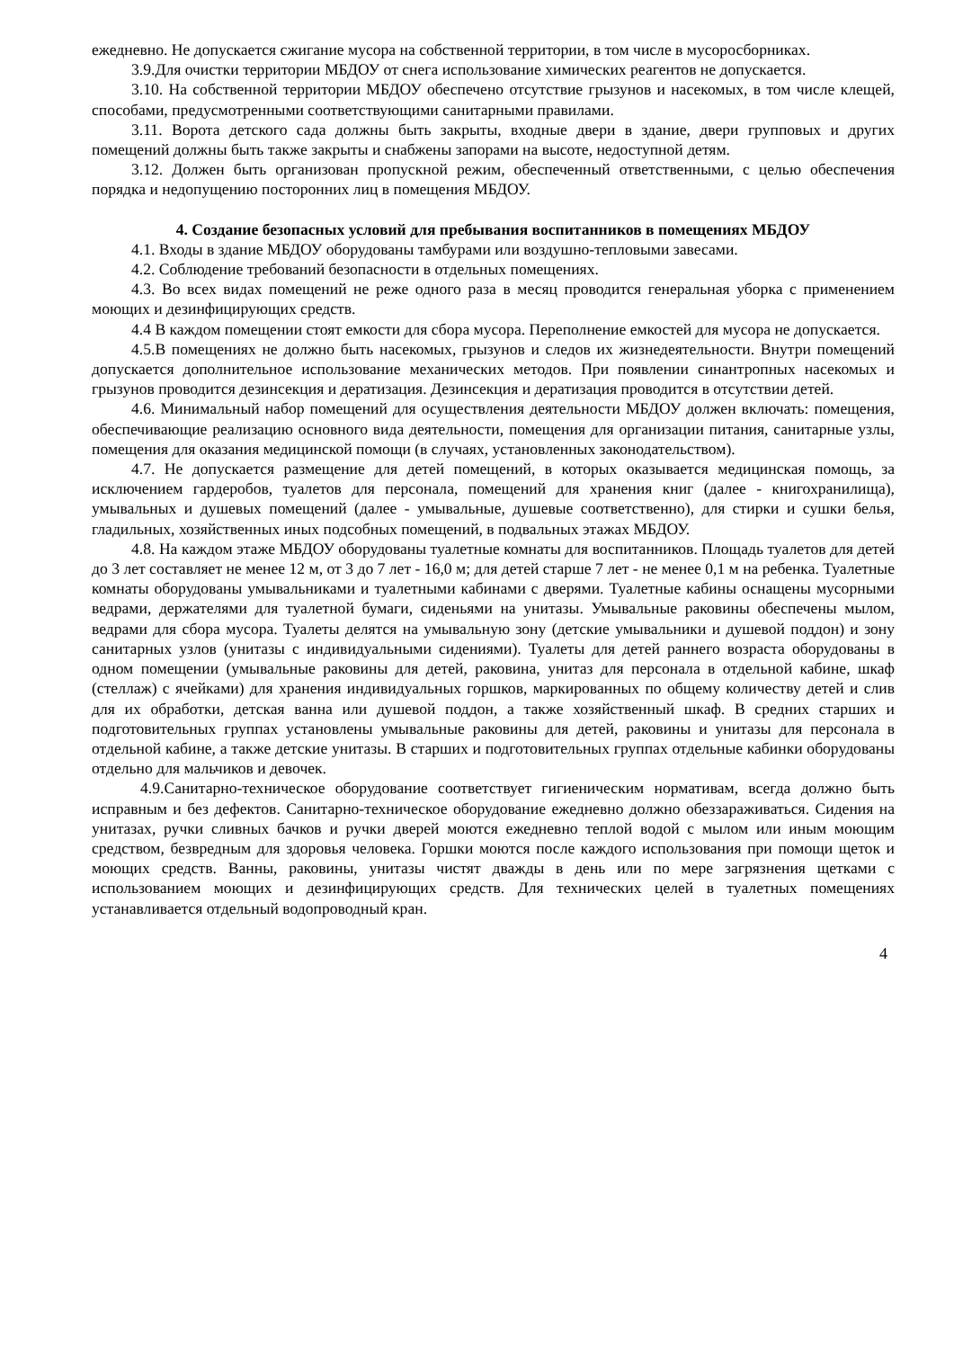ежедневно. Не допускается сжигание мусора на собственной территории, в том числе в мусоросборниках.
3.9.Для очистки территории МБДОУ от снега использование химических реагентов не допускается.
3.10. На собственной территории МБДОУ обеспечено отсутствие грызунов и насекомых, в том числе клещей, способами, предусмотренными соответствующими санитарными правилами.
3.11. Ворота детского сада должны быть закрыты, входные двери в здание, двери групповых и других помещений должны быть также закрыты и снабжены запорами на высоте, недоступной детям.
3.12. Должен быть организован пропускной режим, обеспеченный ответственными, с целью обеспечения порядка и недопущению посторонних лиц в помещения МБДОУ.
4. Создание безопасных условий для пребывания воспитанников в помещениях МБДОУ
4.1. Входы в здание МБДОУ оборудованы тамбурами или воздушно-тепловыми завесами.
4.2. Соблюдение требований безопасности в отдельных помещениях.
4.3. Во всех видах помещений не реже одного раза в месяц проводится генеральная уборка с применением моющих и дезинфицирующих средств.
4.4 В каждом помещении стоят емкости для сбора мусора. Переполнение емкостей для мусора не допускается.
4.5.В помещениях не должно быть насекомых, грызунов и следов их жизнедеятельности. Внутри помещений допускается дополнительное использование механических методов. При появлении синантропных насекомых и грызунов проводится дезинсекция и дератизация. Дезинсекция и дератизация проводится в отсутствии детей.
4.6. Минимальный набор помещений для осуществления деятельности МБДОУ должен включать: помещения, обеспечивающие реализацию основного вида деятельности, помещения для организации питания, санитарные узлы, помещения для оказания медицинской помощи (в случаях, установленных законодательством).
4.7. Не допускается размещение для детей помещений, в которых оказывается медицинская помощь, за исключением гардеробов, туалетов для персонала, помещений для хранения книг (далее - книгохранилища), умывальных и душевых помещений (далее - умывальные, душевые соответственно), для стирки и сушки белья, гладильных, хозяйственных иных подсобных помещений, в подвальных этажах МБДОУ.
4.8. На каждом этаже МБДОУ оборудованы туалетные комнаты для воспитанников. Площадь туалетов для детей до 3 лет составляет не менее 12 м, от 3 до 7 лет - 16,0 м; для детей старше 7 лет - не менее 0,1 м на ребенка. Туалетные комнаты оборудованы умывальниками и туалетными кабинами с дверями. Туалетные кабины оснащены мусорными ведрами, держателями для туалетной бумаги, сиденьями на унитазы. Умывальные раковины обеспечены мылом, ведрами для сбора мусора. Туалеты делятся на умывальную зону (детские умывальники и душевой поддон) и зону санитарных узлов (унитазы с индивидуальными сидениями). Туалеты для детей раннего возраста оборудованы в одном помещении (умывальные раковины для детей, раковина, унитаз для персонала в отдельной кабине, шкаф (стеллаж) с ячейками) для хранения индивидуальных горшков, маркированных по общему количеству детей и слив для их обработки, детская ванна или душевой поддон, а также хозяйственный шкаф. В средних старших и подготовительных группах установлены умывальные раковины для детей, раковины и унитазы для персонала в отдельной кабине, а также детские унитазы. В старших и подготовительных группах отдельные кабинки оборудованы отдельно для мальчиков и девочек.
4.9.Санитарно-техническое оборудование соответствует гигиеническим нормативам, всегда должно быть исправным и без дефектов. Санитарно-техническое оборудование ежедневно должно обеззараживаться. Сидения на унитазах, ручки сливных бачков и ручки дверей моются ежедневно теплой водой с мылом или иным моющим средством, безвредным для здоровья человека. Горшки моются после каждого использования при помощи щеток и моющих средств. Ванны, раковины, унитазы чистят дважды в день или по мере загрязнения щетками с использованием моющих и дезинфицирующих средств. Для технических целей в туалетных помещениях устанавливается отдельный водопроводный кран.
4